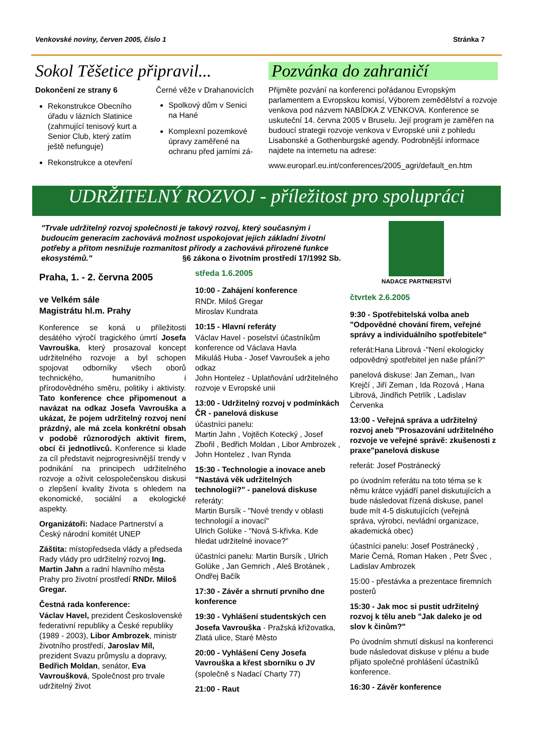Venkovské noviny, červen 2005, číslo 1 Stránka 7
Sokol Těšetice připravil...
Dokončení ze strany 6
Rekonstrukce Obecního úřadu v lázních Slatinice (zahrnující tenisový kurt a Senior Club, který zatím ještě nefunguje)
Rekonstrukce a otevření
Černé věže v Drahanovicích
Spolkový dům v Senici na Hané
Komplexní pozemkové úpravy zaměřené na ochranu před jarními zá-
Pozvánka do zahraničí
Přijměte pozvání na konferenci pořádanou Evropským parlamentem a Evropskou komisí, Výborem zemědělství a rozvoje venkova pod názvem NABÍDKA Z VENKOVA. Konference se uskuteční 14. června 2005 v Bruselu. Její program je zaměřen na budoucí strategii rozvoje venkova v Evropské unii z pohledu Lisabonské a Gothenburgské agendy. Podrobnější informace najdete na internetu na adrese:
www.europarl.eu.int/conferences/2005_agri/default_en.htm
UDRŽITELNÝ ROZVOJ - příležitost pro spolupráci
"Trvale udržitelný rozvoj společnosti je takový rozvoj, který současným i budoucím generacím zachovává možnost uspokojovat jejich základní životní potřeby a přitom nesnižuje rozmanitost přírody a zachovává přirozené funkce ekosystémů." §6 zákona o životním prostředí 17/1992 Sb.
NADACE PARTNERSTVÍ
Praha, 1. - 2. června 2005
ve Velkém sále
Magistrátu hl.m. Prahy
Konference se koná u příležitosti desátého výročí tragického úmrtí Josefa Vavrouška, který prosazoval koncept udržitelného rozvoje a byl schopen spojovat odborníky všech oborů technického, humanitního i přírodovědného směru, politiky i aktivisty. Tato konference chce připomenout a navázat na odkaz Josefa Vavrouška a ukázat, že pojem udržitelný rozvoj není prázdný, ale má zcela konkrétní obsah v podobě různorodých aktivit firem, obcí či jednotlivců. Konference si klade za cíl představit nejprogresivnější trendy v podnikání na principech udržitelného rozvoje a oživit celospolečenskou diskusi o zlepšení kvality života s ohledem na ekonomické, sociální a ekologické aspekty.
Organizátoři: Nadace Partnerství a Český národní komitét UNEP
Záštita: místopředseda vlády a předseda Rady vlády pro udržitelný rozvoj Ing. Martin Jahn a radní hlavního města Prahy pro životní prostředí RNDr. Miloš Gregar.
Čestná rada konference:
Václav Havel, prezident Československé federativní republiky a České republiky (1989 - 2003), Libor Ambrozek, ministr životního prostředí, Jaroslav Míl, prezident Svazu průmyslu a dopravy, Bedřich Moldan, senátor, Eva Vavroušková, Společnost pro trvale udržitelný život
středa 1.6.2005
10:00 - Zahájení konference
RNDr. Miloš Gregar
Miroslav Kundrata
10:15 - Hlavní referáty
Václav Havel - poselství účastníkům konference od Václava Havla
Mikuláš Huba - Josef Vavroušek a jeho odkaz
John Hontelez - Uplatňování udržitelného rozvoje v Evropské unii
13:00 - Udržitelný rozvoj v podmínkách ČR - panelová diskuse
účastníci panelu:
Martin Jahn , Vojtěch Kotecký , Josef Zbořil , Bedřich Moldan , Libor Ambrozek , John Hontelez , Ivan Rynda
15:30 - Technologie a inovace aneb "Nastává věk udržitelných technologií?" - panelová diskuse
referáty:
Martin Bursík - "Nové trendy v oblasti technologií a inovací"
Ulrich Golüke - "Nová S-křivka. Kde hledat udržitelné inovace?"
účastníci panelu: Martin Bursík , Ulrich Golüke , Jan Gemrich , Aleš Brotánek , Ondřej Bačík
17:30 - Závěr a shrnutí prvního dne konference
19:30 - Vyhlášení studentských cen
Josefa Vavrouška - Pražská křižovatka, Zlatá ulice, Staré Město
20:00 - Vyhlášení Ceny Josefa Vavrouška a křest sborníku o JV
(společně s Nadací Charty 77)
21:00 - Raut
čtvrtek 2.6.2005
9:30 - Spotřebitelská volba aneb "Odpovědné chování firem, veřejné správy a individuálního spotřebitele"
referát:Hana Librová -"Není ekologicky odpovědný spotřebitel jen naše přání?"
panelová diskuse: Jan Zeman,, Ivan Krejčí , Jiří Zeman , Ida Rozová , Hana Librová, Jindřich Petrlík , Ladislav Červenka
13:00 - Veřejná správa a udržitelný rozvoj aneb "Prosazování udržitelného rozvoje ve veřejné správě: zkušenosti z praxe"panelová diskuse
referát: Josef Postránecký
po úvodním referátu na toto téma se k němu krátce vyjádří panel diskutujících a bude následovat řízená diskuse, panel bude mít 4-5 diskutujících (veřejná správa, výrobci, nevládní organizace, akademická obec)
účastníci panelu: Josef Postránecký , Marie Černá, Roman Haken , Petr Švec , Ladislav Ambrozek
15:00 - přestávka a prezentace firemních posterů
15:30 - Jak moc si pustit udržitelný rozvoj k tělu aneb "Jak daleko je od slov k činům?"
Po úvodním shrnutí diskusí na konferenci bude následovat diskuse v plénu a bude přijato společné prohlášení účastníků konference.
16:30 - Závěr konference